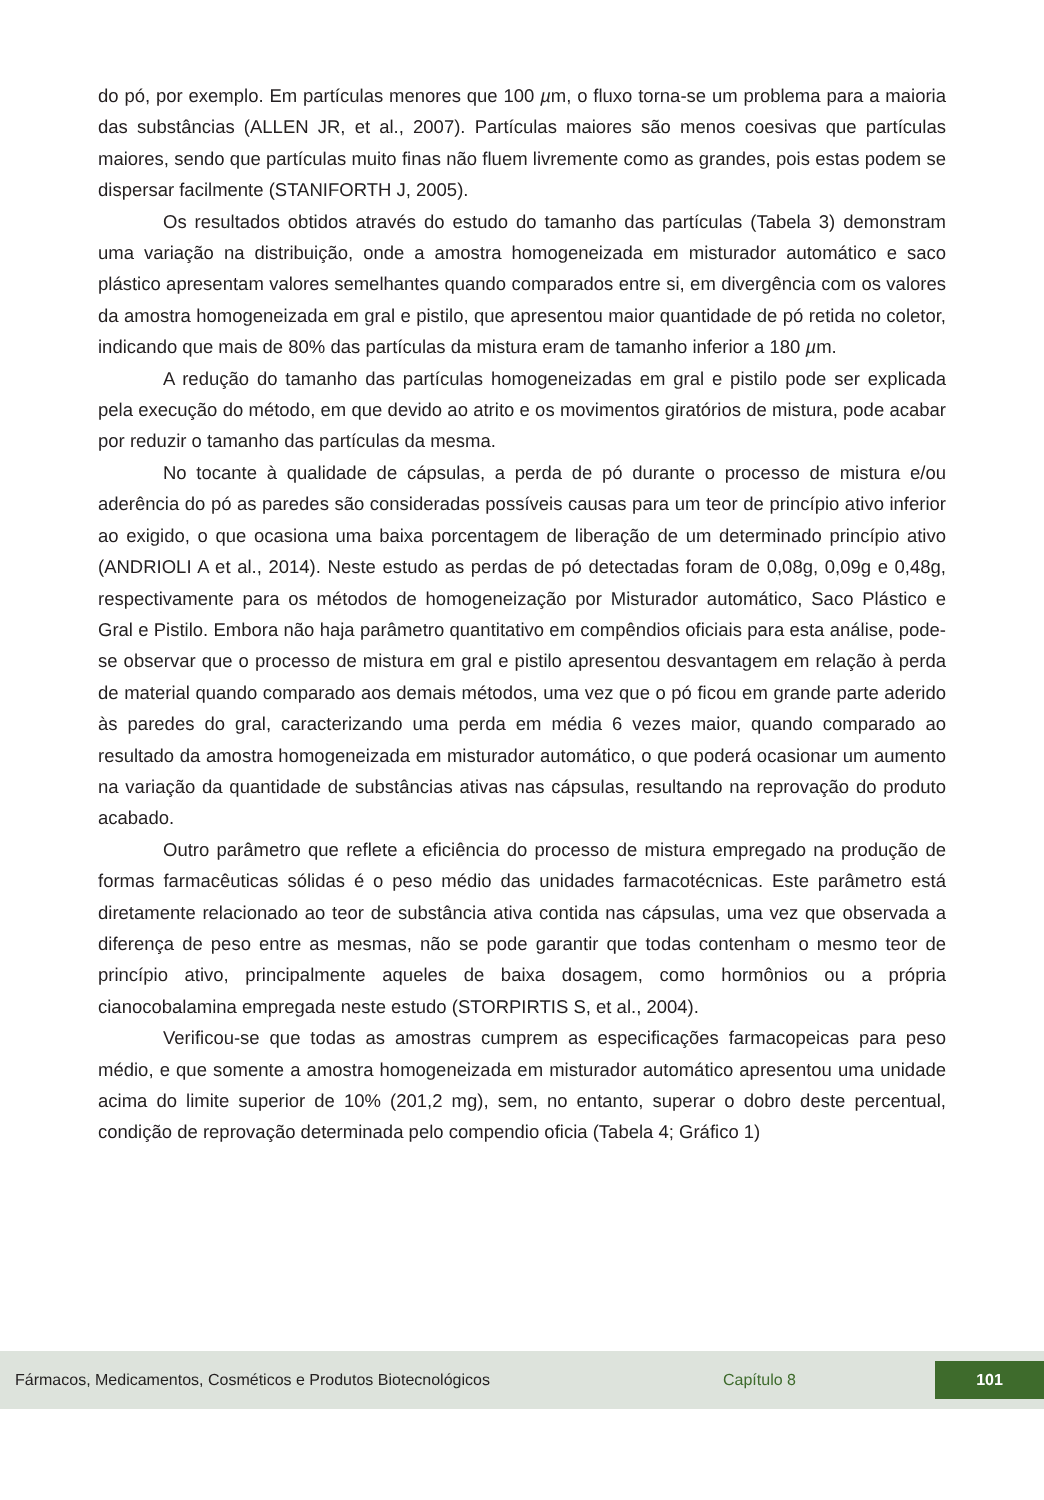do pó, por exemplo. Em partículas menores que 100 µm, o fluxo torna-se um problema para a maioria das substâncias (ALLEN JR, et al., 2007). Partículas maiores são menos coesivas que partículas maiores, sendo que partículas muito finas não fluem livremente como as grandes, pois estas podem se dispersar facilmente (STANIFORTH J, 2005).
Os resultados obtidos através do estudo do tamanho das partículas (Tabela 3) demonstram uma variação na distribuição, onde a amostra homogeneizada em misturador automático e saco plástico apresentam valores semelhantes quando comparados entre si, em divergência com os valores da amostra homogeneizada em gral e pistilo, que apresentou maior quantidade de pó retida no coletor, indicando que mais de 80% das partículas da mistura eram de tamanho inferior a 180 µm.
A redução do tamanho das partículas homogeneizadas em gral e pistilo pode ser explicada pela execução do método, em que devido ao atrito e os movimentos giratórios de mistura, pode acabar por reduzir o tamanho das partículas da mesma.
No tocante à qualidade de cápsulas, a perda de pó durante o processo de mistura e/ou aderência do pó as paredes são consideradas possíveis causas para um teor de princípio ativo inferior ao exigido, o que ocasiona uma baixa porcentagem de liberação de um determinado princípio ativo (ANDRIOLI A et al., 2014). Neste estudo as perdas de pó detectadas foram de 0,08g, 0,09g e 0,48g, respectivamente para os métodos de homogeneização por Misturador automático, Saco Plástico e Gral e Pistilo. Embora não haja parâmetro quantitativo em compêndios oficiais para esta análise, pode-se observar que o processo de mistura em gral e pistilo apresentou desvantagem em relação à perda de material quando comparado aos demais métodos, uma vez que o pó ficou em grande parte aderido às paredes do gral, caracterizando uma perda em média 6 vezes maior, quando comparado ao resultado da amostra homogeneizada em misturador automático, o que poderá ocasionar um aumento na variação da quantidade de substâncias ativas nas cápsulas, resultando na reprovação do produto acabado.
Outro parâmetro que reflete a eficiência do processo de mistura empregado na produção de formas farmacêuticas sólidas é o peso médio das unidades farmacotécnicas. Este parâmetro está diretamente relacionado ao teor de substância ativa contida nas cápsulas, uma vez que observada a diferença de peso entre as mesmas, não se pode garantir que todas contenham o mesmo teor de princípio ativo, principalmente aqueles de baixa dosagem, como hormônios ou a própria cianocobalamina empregada neste estudo (STORPIRTIS S, et al., 2004).
Verificou-se que todas as amostras cumprem as especificações farmacopeicas para peso médio, e que somente a amostra homogeneizada em misturador automático apresentou uma unidade acima do limite superior de 10% (201,2 mg), sem, no entanto, superar o dobro deste percentual, condição de reprovação determinada pelo compendio oficia (Tabela 4; Gráfico 1)
Fármacos, Medicamentos, Cosméticos e Produtos Biotecnológicos Capítulo 8 101